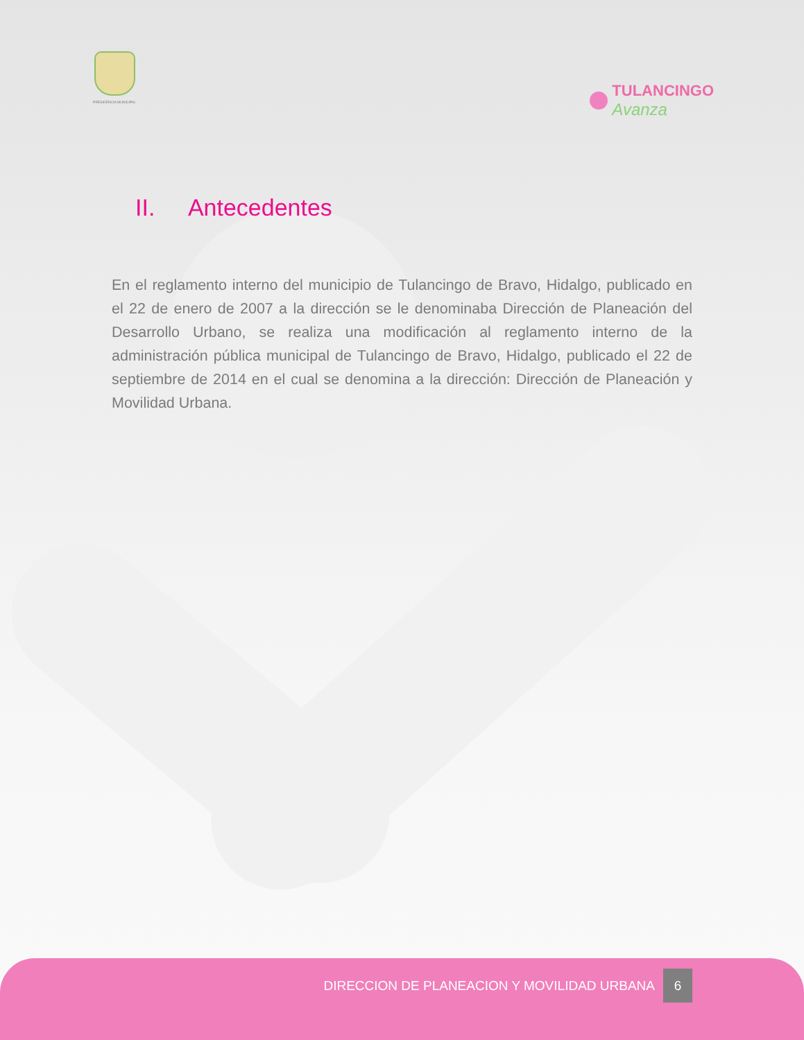PRESIDENCIA MUNICIPAL
TULANCINGO
Avanza
II. Antecedentes
En el reglamento interno del municipio de Tulancingo de Bravo, Hidalgo, publicado en el 22 de enero de 2007 a la dirección se le denominaba Dirección de Planeación del Desarrollo Urbano, se realiza una modificación al reglamento interno de la administración pública municipal de Tulancingo de Bravo, Hidalgo, publicado el 22 de septiembre de 2014 en el cual se denomina a la dirección: Dirección de Planeación y Movilidad Urbana.
DIRECCION DE PLANEACION Y MOVILIDAD URBANA 6